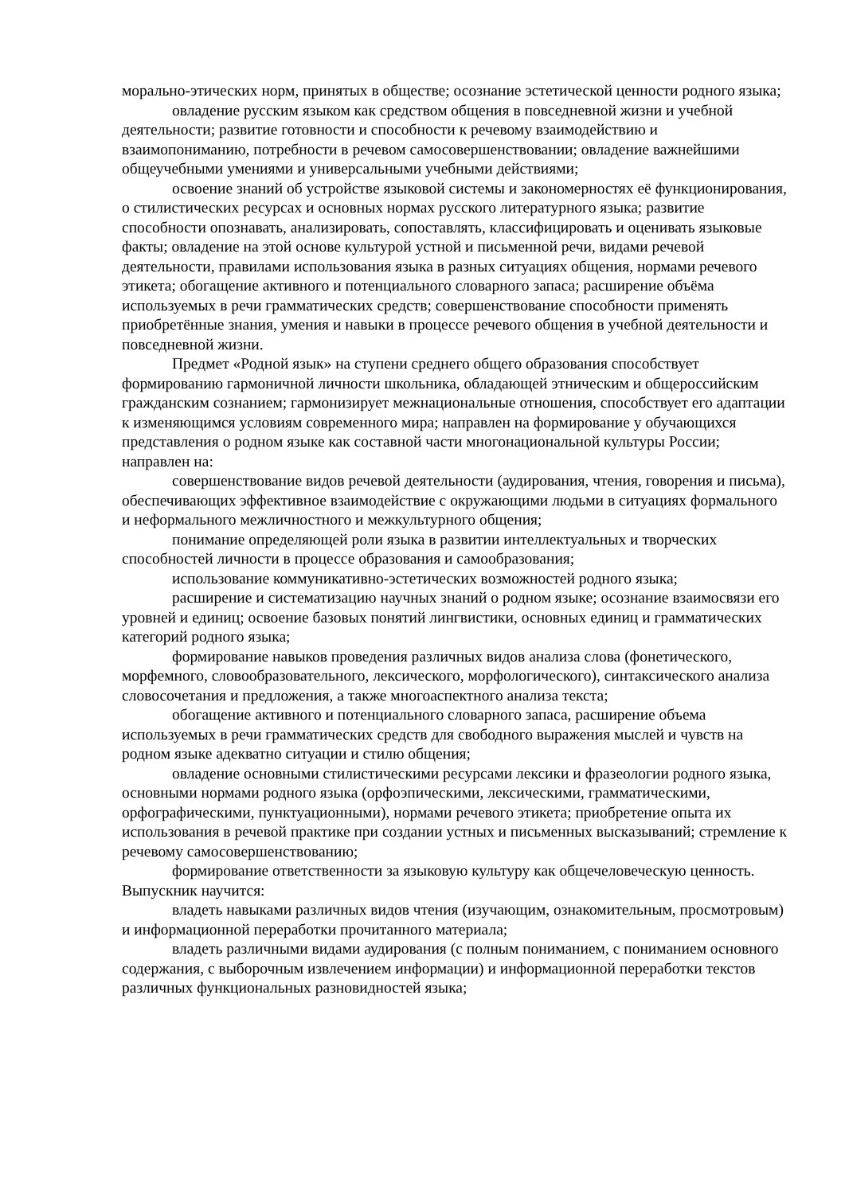морально-этических норм, принятых в обществе; осознание эстетической ценности родного языка;
овладение русским языком как средством общения в повседневной жизни и учебной деятельности; развитие готовности и способности к речевому взаимодействию и взаимопониманию, потребности в речевом самосовершенствовании; овладение важнейшими общеучебными умениями и универсальными учебными действиями;
освоение знаний об устройстве языковой системы и закономерностях её функционирования, о стилистических ресурсах и основных нормах русского литературного языка; развитие способности опознавать, анализировать, сопоставлять, классифицировать и оценивать языковые факты; овладение на этой основе культурой устной и письменной речи, видами речевой деятельности, правилами использования языка в разных ситуациях общения, нормами речевого этикета; обогащение активного и потенциального словарного запаса; расширение объёма используемых в речи грамматических средств; совершенствование способности применять приобретённые знания, умения и навыки в процессе речевого общения в учебной деятельности и повседневной жизни.
Предмет «Родной язык» на ступени среднего общего образования способствует формированию гармоничной личности школьника, обладающей этническим и общероссийским гражданским сознанием; гармонизирует межнациональные отношения, способствует его адаптации к изменяющимся условиям современного мира; направлен на формирование у обучающихся представления о родном языке как составной части многонациональной культуры России; направлен на:
совершенствование видов речевой деятельности (аудирования, чтения, говорения и письма), обеспечивающих эффективное взаимодействие с окружающими людьми в ситуациях формального и неформального межличностного и межкультурного общения;
понимание определяющей роли языка в развитии интеллектуальных и творческих способностей личности в процессе образования и самообразования;
использование коммуникативно-эстетических возможностей родного языка;
расширение и систематизацию научных знаний о родном языке; осознание взаимосвязи его уровней и единиц; освоение базовых понятий лингвистики, основных единиц и грамматических категорий родного языка;
формирование навыков проведения различных видов анализа слова (фонетического, морфемного, словообразовательного, лексического, морфологического), синтаксического анализа словосочетания и предложения, а также многоаспектного анализа текста;
обогащение активного и потенциального словарного запаса, расширение объема используемых в речи грамматических средств для свободного выражения мыслей и чувств на родном языке адекватно ситуации и стилю общения;
овладение основными стилистическими ресурсами лексики и фразеологии родного языка, основными нормами родного языка (орфоэпическими, лексическими, грамматическими, орфографическими, пунктуационными), нормами речевого этикета; приобретение опыта их использования в речевой практике при создании устных и письменных высказываний; стремление к речевому самосовершенствованию;
формирование ответственности за языковую культуру как общечеловеческую ценность. Выпускник научится:
владеть навыками различных видов чтения (изучающим, ознакомительным, просмотровым) и информационной переработки прочитанного материала;
владеть различными видами аудирования (с полным пониманием, с пониманием основного содержания, с выборочным извлечением информации) и информационной переработки текстов различных функциональных разновидностей языка;